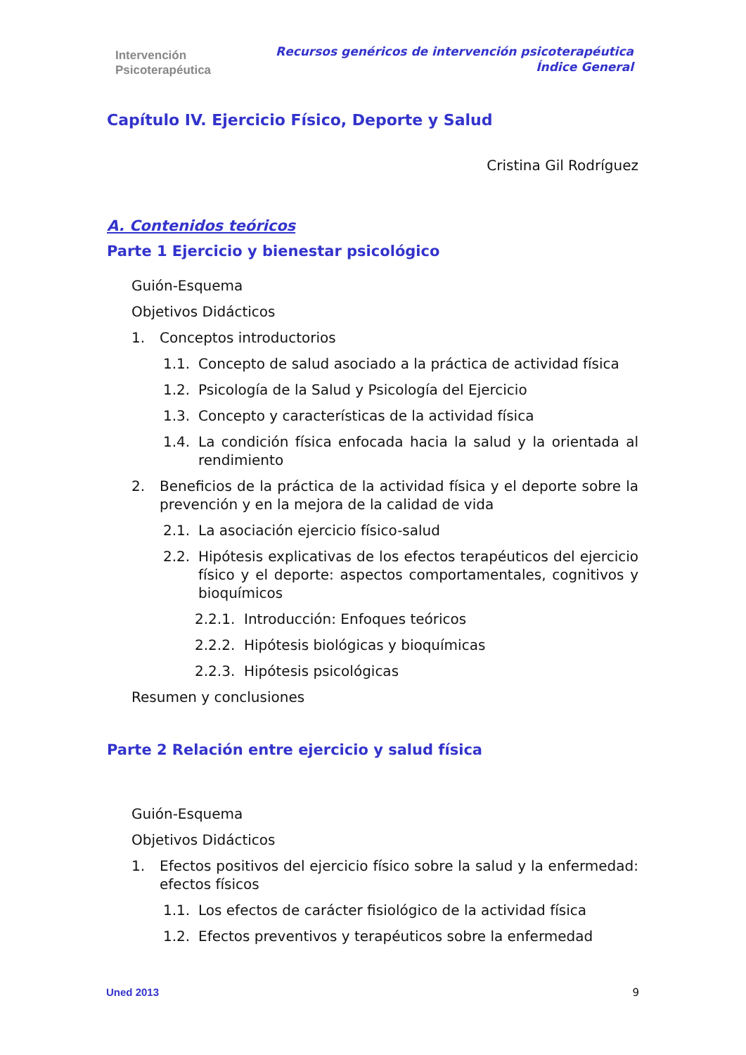Intervención
Psicoterapéutica
Recursos genéricos de intervención psicoterapéutica
Índice General
Capítulo IV. Ejercicio Físico, Deporte y Salud
Cristina Gil Rodríguez
A. Contenidos teóricos
Parte 1 Ejercicio y bienestar psicológico
Guión-Esquema
Objetivos Didácticos
1. Conceptos introductorios
1.1. Concepto de salud asociado a la práctica de actividad física
1.2. Psicología de la Salud y Psicología del Ejercicio
1.3. Concepto y características de la actividad física
1.4. La condición física enfocada hacia la salud y la orientada al rendimiento
2. Beneficios de la práctica de la actividad física y el deporte sobre la prevención y en la mejora de la calidad de vida
2.1. La asociación ejercicio físico-salud
2.2. Hipótesis explicativas de los efectos terapéuticos del ejercicio físico y el deporte: aspectos comportamentales, cognitivos y bioquímicos
2.2.1. Introducción: Enfoques teóricos
2.2.2. Hipótesis biológicas y bioquímicas
2.2.3. Hipótesis psicológicas
Resumen y conclusiones
Parte 2 Relación entre ejercicio y salud física
Guión-Esquema
Objetivos Didácticos
1. Efectos positivos del ejercicio físico sobre la salud y la enfermedad: efectos físicos
1.1. Los efectos de carácter fisiológico de la actividad física
1.2. Efectos preventivos y terapéuticos sobre la enfermedad
Uned 2013 9